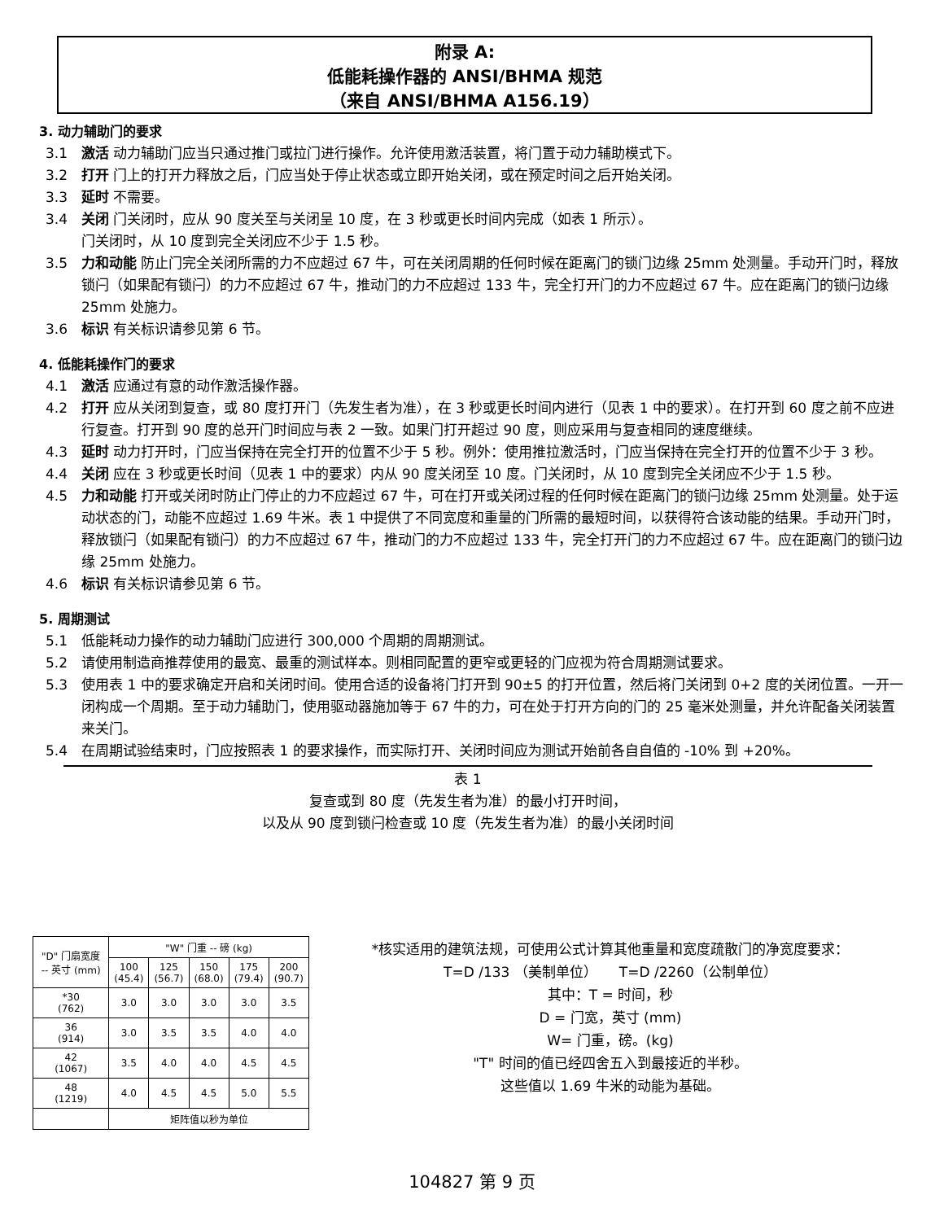附录 A:
低能耗操作器的 ANSI/BHMA 规范
（来自 ANSI/BHMA A156.19）
3. 动力辅助门的要求
3.1 激活 动力辅助门应当只通过推门或拉门进行操作。允许使用激活装置，将门置于动力辅助模式下。
3.2 打开 门上的打开力释放之后，门应当处于停止状态或立即开始关闭，或在预定时间之后开始关闭。
3.3 延时 不需要。
3.4 关闭 门关闭时，应从 90 度关至与关闭呈 10 度，在 3 秒或更长时间内完成（如表 1 所示）。
门关闭时，从 10 度到完全关闭应不少于 1.5 秒。
3.5 力和动能 防止门完全关闭所需的力不应超过 67 牛，可在关闭周期的任何时候在距离门的锁门边缘 25mm 处测量。手动开门时，释放锁闩（如果配有锁闩）的力不应超过 67 牛，推动门的力不应超过 133 牛，完全打开门的力不应超过 67 牛。应在距离门的锁闩边缘 25mm 处施力。
3.6 标识 有关标识请参见第 6 节。
4. 低能耗操作门的要求
4.1 激活 应通过有意的动作激活操作器。
4.2 打开 应从关闭到复查，或 80 度打开门（先发生者为准），在 3 秒或更长时间内进行（见表 1 中的要求）。在打开到 60 度之前不应进行复查。打开到 90 度的总开门时间应与表 2 一致。如果门打开超过 90 度，则应采用与复查相同的速度继续。
4.3 延时 动力打开时，门应当保持在完全打开的位置不少于 5 秒。例外：使用推拉激活时，门应当保持在完全打开的位置不少于 3 秒。
4.4 关闭 应在 3 秒或更长时间（见表 1 中的要求）内从 90 度关闭至 10 度。门关闭时，从 10 度到完全关闭应不少于 1.5 秒。
4.5 力和动能 打开或关闭时防止门停止的力不应超过 67 牛，可在打开或关闭过程的任何时候在距离门的锁闩边缘 25mm 处测量。处于运动状态的门，动能不应超过 1.69 牛米。表 1 中提供了不同宽度和重量的门所需的最短时间，以获得符合该动能的结果。手动开门时，释放锁闩（如果配有锁闩）的力不应超过 67 牛，推动门的力不应超过 133 牛，完全打开门的力不应超过 67 牛。应在距离门的锁闩边缘 25mm 处施力。
4.6 标识 有关标识请参见第 6 节。
5. 周期测试
5.1 低能耗动力操作的动力辅助门应进行 300,000 个周期的周期测试。
5.2 请使用制造商推荐使用的最宽、最重的测试样本。则相同配置的更窄或更轻的门应视为符合周期测试要求。
5.3 使用表 1 中的要求确定开启和关闭时间。使用合适的设备将门打开到 90±5 的打开位置，然后将门关闭到 0+2 度的关闭位置。一开一闭构成一个周期。至于动力辅助门，使用驱动器施加等于 67 牛的力，可在处于打开方向的门的 25 毫米处测量，并允许配备关闭装置来关门。
5.4 在周期试验结束时，门应按照表 1 的要求操作，而实际打开、关闭时间应为测试开始前各自自值的 -10% 到 +20%。
表 1
复查或到 80 度（先发生者为准）的最小打开时间，
以及从 90 度到锁闩检查或 10 度（先发生者为准）的最小关闭时间
| "D" 门扇宽度 -- 英寸 (mm) | "W" 门重 -- 磅 (kg) | | | | |
| --- | --- | --- | --- | --- | --- |
| | 100 (45.4) | 125 (56.7) | 150 (68.0) | 175 (79.4) | 200 (90.7) |
| *30 (762) | 3.0 | 3.0 | 3.0 | 3.0 | 3.5 |
| 36 (914) | 3.0 | 3.5 | 3.5 | 4.0 | 4.0 |
| 42 (1067) | 3.5 | 4.0 | 4.0 | 4.5 | 4.5 |
| 48 (1219) | 4.0 | 4.5 | 4.5 | 5.0 | 5.5 |
| | 矩阵值以秒为单位 | | | | |
*核实适用的建筑法规，可使用公式计算其他重量和宽度疏散门的净宽度要求：
T=D /133 （美制单位） T=D /2260（公制单位）
其中：T = 时间，秒
D = 门宽，英寸 (mm)
W= 门重，磅。(kg)
"T" 时间的值已经四舍五入到最接近的半秒。
这些值以 1.69 牛米的动能为基础。
104827 第 9 页